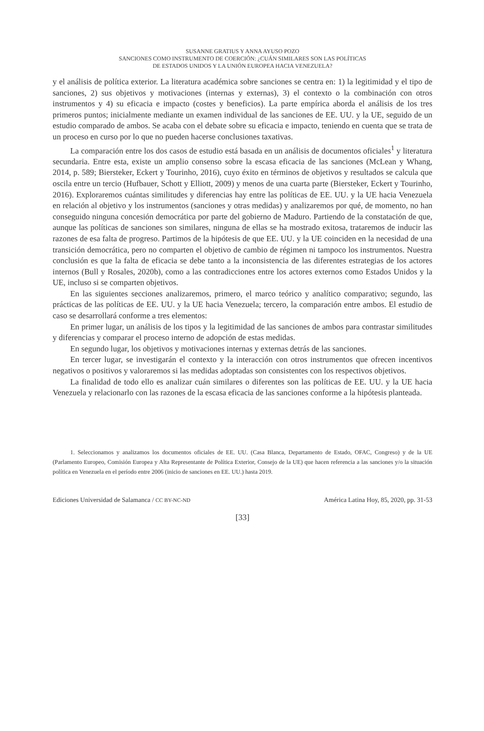SUSANNE GRATIUS Y ANNA AYUSO POZO
SANCIONES COMO INSTRUMENTO DE COERCIÓN: ¿CUÁN SIMILARES SON LAS POLÍTICAS
DE ESTADOS UNIDOS Y LA UNIÓN EUROPEA HACIA VENEZUELA?
y el análisis de política exterior. La literatura académica sobre sanciones se centra en: 1) la legitimidad y el tipo de sanciones, 2) sus objetivos y motivaciones (internas y externas), 3) el contexto o la combinación con otros instrumentos y 4) su eficacia e impacto (costes y beneficios). La parte empírica aborda el análisis de los tres primeros puntos; inicialmente mediante un examen individual de las sanciones de EE. UU. y la UE, seguido de un estudio comparado de ambos. Se acaba con el debate sobre su eficacia e impacto, teniendo en cuenta que se trata de un proceso en curso por lo que no pueden hacerse conclusiones taxativas.
La comparación entre los dos casos de estudio está basada en un análisis de documentos oficiales<sup>1</sup> y literatura secundaria. Entre esta, existe un amplio consenso sobre la escasa eficacia de las sanciones (McLean y Whang, 2014, p. 589; Biersteker, Eckert y Tourinho, 2016), cuyo éxito en términos de objetivos y resultados se calcula que oscila entre un tercio (Hufbauer, Schott y Elliott, 2009) y menos de una cuarta parte (Biersteker, Eckert y Tourinho, 2016). Exploraremos cuántas similitudes y diferencias hay entre las políticas de EE. UU. y la UE hacia Venezuela en relación al objetivo y los instrumentos (sanciones y otras medidas) y analizaremos por qué, de momento, no han conseguido ninguna concesión democrática por parte del gobierno de Maduro. Partiendo de la constatación de que, aunque las políticas de sanciones son similares, ninguna de ellas se ha mostrado exitosa, trataremos de inducir las razones de esa falta de progreso. Partimos de la hipótesis de que EE. UU. y la UE coinciden en la necesidad de una transición democrática, pero no comparten el objetivo de cambio de régimen ni tampoco los instrumentos. Nuestra conclusión es que la falta de eficacia se debe tanto a la inconsistencia de las diferentes estrategias de los actores internos (Bull y Rosales, 2020b), como a las contradicciones entre los actores externos como Estados Unidos y la UE, incluso si se comparten objetivos.
En las siguientes secciones analizaremos, primero, el marco teórico y analítico comparativo; segundo, las prácticas de las políticas de EE. UU. y la UE hacia Venezuela; tercero, la comparación entre ambos. El estudio de caso se desarrollará conforme a tres elementos:
En primer lugar, un análisis de los tipos y la legitimidad de las sanciones de ambos para contrastar similitudes y diferencias y comparar el proceso interno de adopción de estas medidas.
En segundo lugar, los objetivos y motivaciones internas y externas detrás de las sanciones.
En tercer lugar, se investigarán el contexto y la interacción con otros instrumentos que ofrecen incentivos negativos o positivos y valoraremos si las medidas adoptadas son consistentes con los respectivos objetivos.
La finalidad de todo ello es analizar cuán similares o diferentes son las políticas de EE. UU. y la UE hacia Venezuela y relacionarlo con las razones de la escasa eficacia de las sanciones conforme a la hipótesis planteada.
1. Seleccionamos y analizamos los documentos oficiales de EE. UU. (Casa Blanca, Departamento de Estado, OFAC, Congreso) y de la UE (Parlamento Europeo, Comisión Europea y Alta Representante de Política Exterior, Consejo de la UE) que hacen referencia a las sanciones y/o la situación política en Venezuela en el período entre 2006 (inicio de sanciones en EE. UU.) hasta 2019.
Ediciones Universidad de Salamanca / CC BY-NC-ND América Latina Hoy, 85, 2020, pp. 31-53
[33]